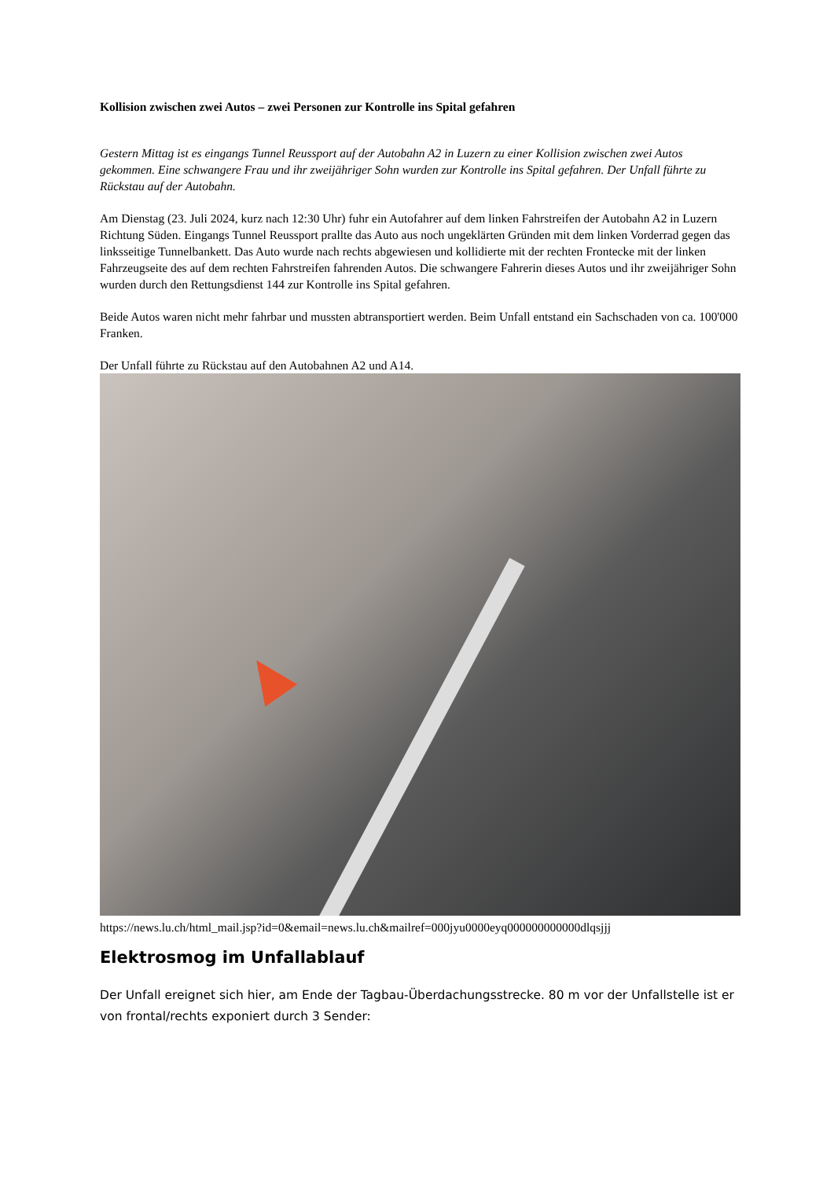Kollision zwischen zwei Autos – zwei Personen zur Kontrolle ins Spital gefahren
Gestern Mittag ist es eingangs Tunnel Reussport auf der Autobahn A2 in Luzern zu einer Kollision zwischen zwei Autos gekommen. Eine schwangere Frau und ihr zweijähriger Sohn wurden zur Kontrolle ins Spital gefahren. Der Unfall führte zu Rückstau auf der Autobahn.
Am Dienstag (23. Juli 2024, kurz nach 12:30 Uhr) fuhr ein Autofahrer auf dem linken Fahrstreifen der Autobahn A2 in Luzern Richtung Süden. Eingangs Tunnel Reussport prallte das Auto aus noch ungeklärten Gründen mit dem linken Vorderrad gegen das linksseitige Tunnelbankett. Das Auto wurde nach rechts abgewiesen und kollidierte mit der rechten Frontecke mit der linken Fahrzeugseite des auf dem rechten Fahrstreifen fahrenden Autos. Die schwangere Fahrerin dieses Autos und ihr zweijähriger Sohn wurden durch den Rettungsdienst 144 zur Kontrolle ins Spital gefahren.
Beide Autos waren nicht mehr fahrbar und mussten abtransportiert werden. Beim Unfall entstand ein Sachschaden von ca. 100'000 Franken.
Der Unfall führte zu Rückstau auf den Autobahnen A2 und A14.
https://news.lu.ch/html_mail.jsp?id=0&email=news.lu.ch&mailref=000jyu0000eyq000000000000dlqsjjj
Elektrosmog im Unfallablauf
Der Unfall ereignet sich hier, am Ende der Tagbau-Überdachungsstrecke. 80 m vor der Unfallstelle ist er von frontal/rechts exponiert durch 3 Sender: